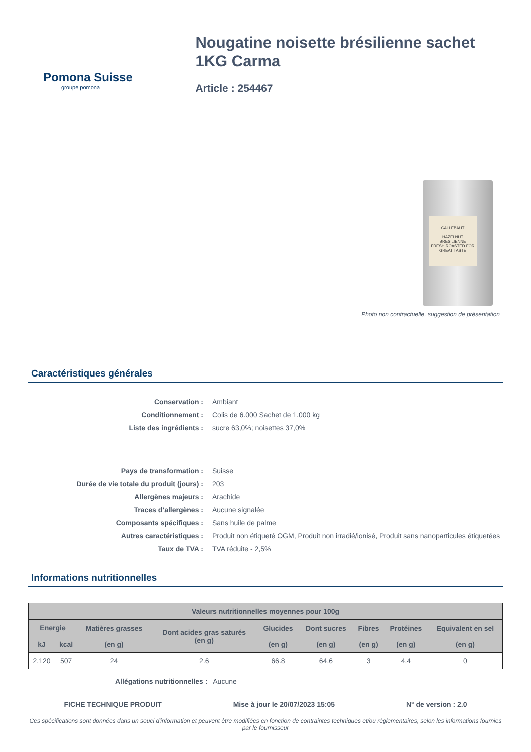Pomona Suisse
groupe pomona
Nougatine noisette brésilienne sachet 1KG Carma
Article : 254467
CALLEBAUT
HAZELNUT BRESILIENNE
FRESH ROASTED FOR GREAT TASTE
Photo non contractuelle, suggestion de présentation
Caractéristiques générales
Conservation :
Ambiant
Conditionnement :
Colis de 6.000 Sachet de 1.000 kg
Liste des ingrédients :
sucre 63,0%; noisettes 37,0%
Pays de transformation :
Suisse
Durée de vie totale du produit (jours) :
203
Allergènes majeurs :
Arachide
Traces d’allergènes :
Aucune signalée
Composants spécifiques :
Sans huile de palme
Autres caractéristiques :
Produit non étiqueté OGM, Produit non irradié/ionisé, Produit sans nanoparticules étiquetées
Taux de TVA :
TVA réduite - 2,5%
Informations nutritionnelles
| Valeurs nutritionnelles moyennes pour 100g | | | | | | | | |
| --- | --- | --- | --- | --- | --- | --- | --- | --- |
| Energie | | Matières grasses (en g) | Dont acides gras saturés (en g) | Glucides (en g) | Dont sucres (en g) | Fibres (en g) | Protéines (en g) | Equivalent en sel (en g) |
| kJ | kcal | | | | | | | |
| 2,120 | 507 | 24 | 2.6 | 66.8 | 64.6 | 3 | 4.4 | 0 |
Allégations nutritionnelles : Aucune
FICHE TECHNIQUE PRODUIT Mise à jour le 20/07/2023 15:05 N° de version : 2.0
Ces spécifications sont données dans un souci d'information et peuvent être modifiées en fonction de contraintes techniques et/ou réglementaires, selon les informations fournies par le fournisseur